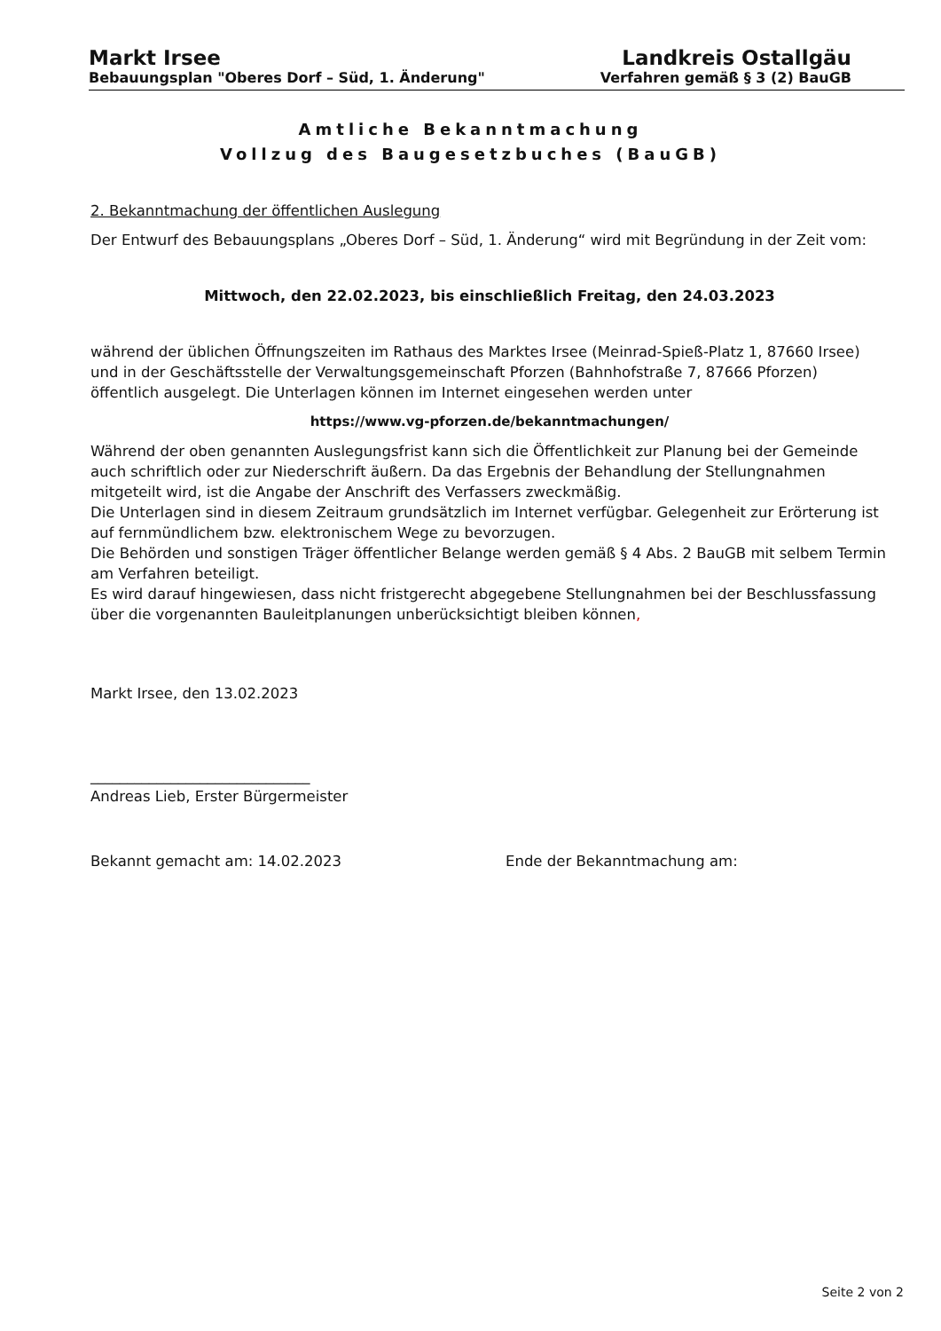Markt Irsee Landkreis Ostallgäu
Bebauungsplan "Oberes Dorf – Süd, 1. Änderung" Verfahren gemäß § 3 (2) BauGB
Amtliche Bekanntmachung
Vollzug des Baugesetzbuches (BauGB)
2. Bekanntmachung der öffentlichen Auslegung
Der Entwurf des Bebauungsplans „Oberes Dorf – Süd, 1. Änderung“ wird mit Begründung in der Zeit vom:
Mittwoch, den 22.02.2023, bis einschließlich Freitag, den 24.03.2023
während der üblichen Öffnungszeiten im Rathaus des Marktes Irsee (Meinrad-Spieß-Platz 1, 87660 Irsee) und in der Geschäftsstelle der Verwaltungsgemeinschaft Pforzen (Bahnhofstraße 7, 87666 Pforzen) öffentlich ausgelegt. Die Unterlagen können im Internet eingesehen werden unter
https://www.vg-pforzen.de/bekanntmachungen/
Während der oben genannten Auslegungsfrist kann sich die Öffentlichkeit zur Planung bei der Gemeinde auch schriftlich oder zur Niederschrift äußern. Da das Ergebnis der Behandlung der Stellungnahmen mitgeteilt wird, ist die Angabe der Anschrift des Verfassers zweckmäßig.
Die Unterlagen sind in diesem Zeitraum grundsätzlich im Internet verfügbar. Gelegenheit zur Erörterung ist auf fernmündlichem bzw. elektronischem Wege zu bevorzugen.
Die Behörden und sonstigen Träger öffentlicher Belange werden gemäß § 4 Abs. 2 BauGB mit selbem Termin am Verfahren beteiligt.
Es wird darauf hingewiesen, dass nicht fristgerecht abgegebene Stellungnahmen bei der Beschlussfassung über die vorgenannten Bauleitplanungen unberücksichtigt bleiben können,
Markt Irsee, den 13.02.2023
______________________________
Andreas Lieb, Erster Bürgermeister
Bekannt gemacht am: 14.02.2023 Ende der Bekanntmachung am:
Seite 2 von 2